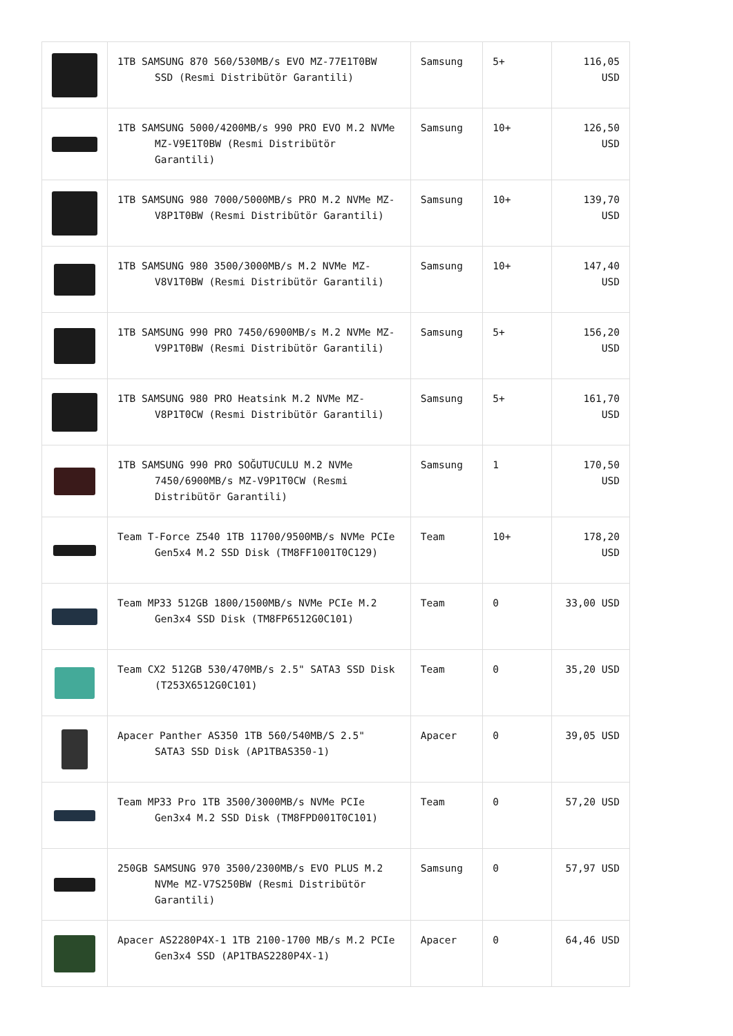| | 1TB SAMSUNG 870 560/530MB/s EVO MZ-77E1T0BW SSD (Resmi Distribütör Garantili) | Samsung | 5+ | 116,05 USD |
| | 1TB SAMSUNG 5000/4200MB/s 990 PRO EVO M.2 NVMe MZ-V9E1T0BW (Resmi Distribütör Garantili) | Samsung | 10+ | 126,50 USD |
| | 1TB SAMSUNG 980 7000/5000MB/s PRO M.2 NVMe MZ-V8P1T0BW (Resmi Distribütör Garantili) | Samsung | 10+ | 139,70 USD |
| | 1TB SAMSUNG 980 3500/3000MB/s M.2 NVMe MZ-V8V1T0BW (Resmi Distribütör Garantili) | Samsung | 10+ | 147,40 USD |
| | 1TB SAMSUNG 990 PRO 7450/6900MB/s M.2 NVMe MZ-V9P1T0BW (Resmi Distribütör Garantili) | Samsung | 5+ | 156,20 USD |
| | 1TB SAMSUNG 980 PRO Heatsink M.2 NVMe MZ-V8P1T0CW (Resmi Distribütör Garantili) | Samsung | 5+ | 161,70 USD |
| | 1TB SAMSUNG 990 PRO SOĞUTUCULU M.2 NVMe 7450/6900MB/s MZ-V9P1T0CW (Resmi Distribütör Garantili) | Samsung | 1 | 170,50 USD |
| | Team T-Force Z540 1TB 11700/9500MB/s NVMe PCIe Gen5x4 M.2 SSD Disk (TM8FF1001T0C129) | Team | 10+ | 178,20 USD |
| | Team MP33 512GB 1800/1500MB/s NVMe PCIe M.2 Gen3x4 SSD Disk (TM8FP6512G0C101) | Team | 0 | 33,00 USD |
| | Team CX2 512GB 530/470MB/s 2.5" SATA3 SSD Disk (T253X6512G0C101) | Team | 0 | 35,20 USD |
| | Apacer Panther AS350 1TB 560/540MB/S 2.5" SATA3 SSD Disk (AP1TBAS350-1) | Apacer | 0 | 39,05 USD |
| | Team MP33 Pro 1TB 3500/3000MB/s NVMe PCIe Gen3x4 M.2 SSD Disk (TM8FPD001T0C101) | Team | 0 | 57,20 USD |
| | 250GB SAMSUNG 970 3500/2300MB/s EVO PLUS M.2 NVMe MZ-V7S250BW (Resmi Distribütör Garantili) | Samsung | 0 | 57,97 USD |
| | Apacer AS2280P4X-1 1TB 2100-1700 MB/s M.2 PCIe Gen3x4 SSD (AP1TBAS2280P4X-1) | Apacer | 0 | 64,46 USD |